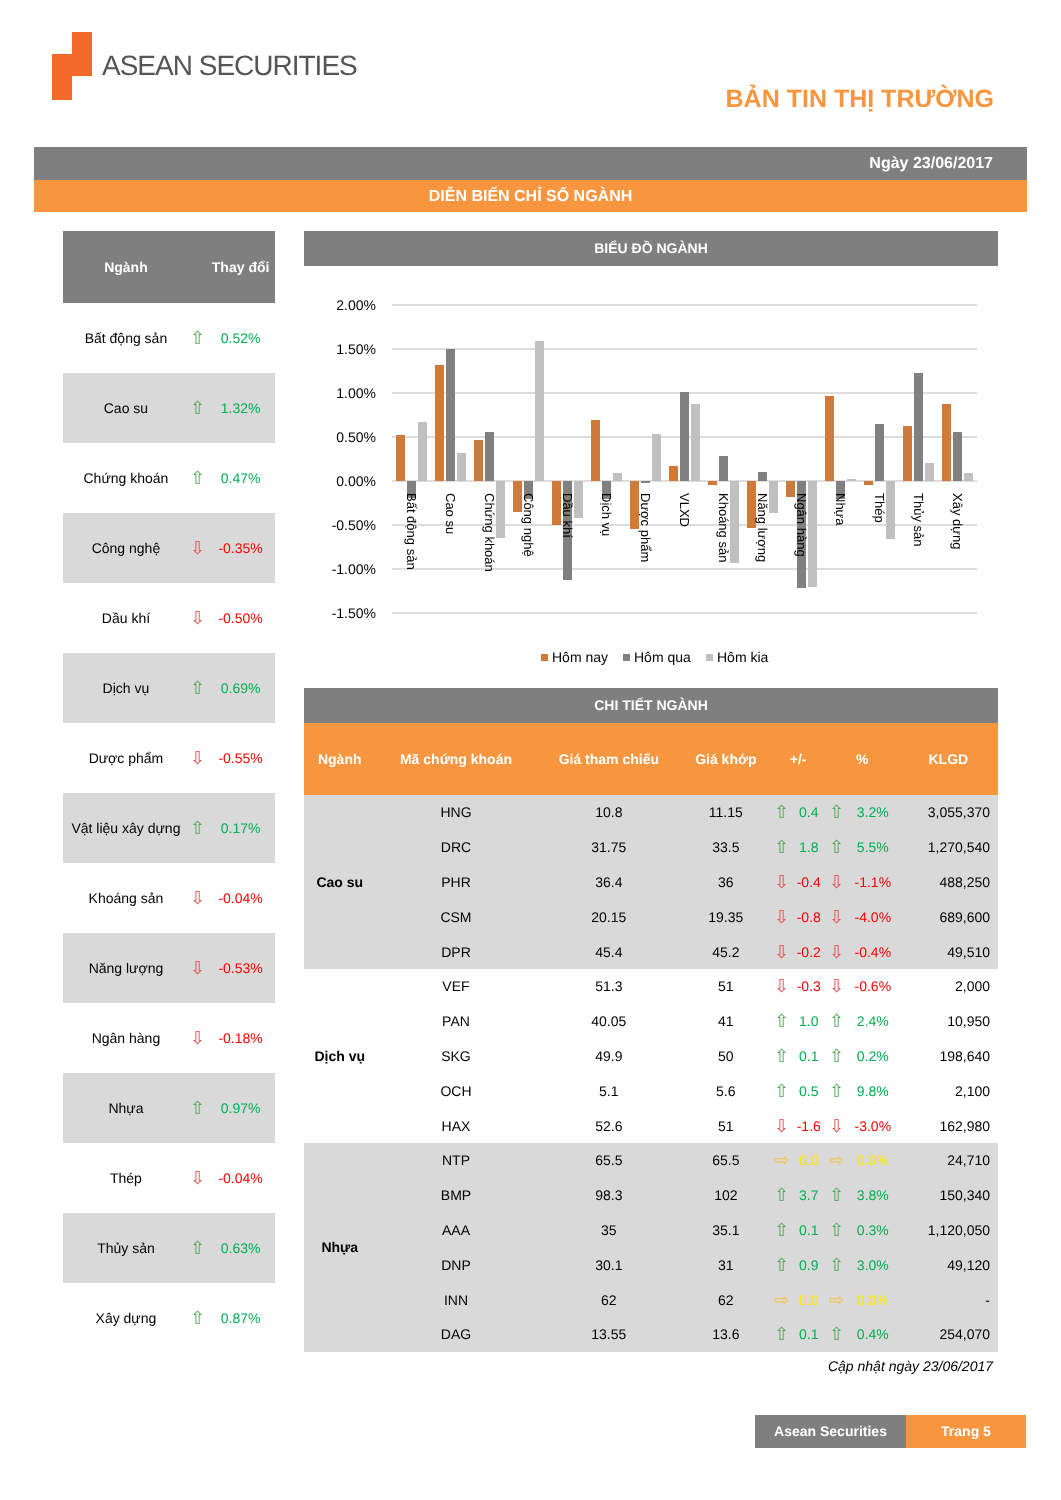ASEAN SECURITIES
BẢN TIN THỊ TRƯỜNG
Ngày 23/06/2017
DIỄN BIẾN CHỈ SỐ NGÀNH
| Ngành | | Thay đổi |
| --- | --- | --- |
| Bất động sản | ⇧ | 0.52% |
| Cao su | ⇧ | 1.32% |
| Chứng khoán | ⇧ | 0.47% |
| Công nghệ | ⇩ | -0.35% |
| Dầu khí | ⇩ | -0.50% |
| Dịch vụ | ⇧ | 0.69% |
| Dược phẩm | ⇩ | -0.55% |
| Vật liệu xây dựng | ⇧ | 0.17% |
| Khoáng sản | ⇩ | -0.04% |
| Năng lượng | ⇩ | -0.53% |
| Ngân hàng | ⇩ | -0.18% |
| Nhựa | ⇧ | 0.97% |
| Thép | ⇩ | -0.04% |
| Thủy sản | ⇧ | 0.63% |
| Xây dựng | ⇧ | 0.87% |
BIỂU ĐỒ NGÀNH
2.00%
1.50%
1.00%
0.50%
0.00%
-0.50%
-1.00%
-1.50%
Bất động sản
Cao su
Chứng khoán
Công nghệ
Dầu khí
Dịch vụ
Dược phẩm
VLXD
Khoáng sản
Năng lượng
Ngân hàng
Nhựa
Thép
Thủy sản
Xây dựng
Hôm nay
Hôm qua
Hôm kia
CHI TIẾT NGÀNH
| Ngành | Mã chứng khoán | Giá tham chiếu | Giá khớp | +/- | | % | | KLGD |
| --- | --- | --- | --- | --- | --- | --- | --- | --- |
| Cao su | HNG | 10.8 | 11.15 | ⇧ | 0.4 | ⇧ | 3.2% | 3,055,370 |
| | DRC | 31.75 | 33.5 | ⇧ | 1.8 | ⇧ | 5.5% | 1,270,540 |
| | PHR | 36.4 | 36 | ⇩ | -0.4 | ⇩ | -1.1% | 488,250 |
| | CSM | 20.15 | 19.35 | ⇩ | -0.8 | ⇩ | -4.0% | 689,600 |
| | DPR | 45.4 | 45.2 | ⇩ | -0.2 | ⇩ | -0.4% | 49,510 |
| Dịch vụ | VEF | 51.3 | 51 | ⇩ | -0.3 | ⇩ | -0.6% | 2,000 |
| | PAN | 40.05 | 41 | ⇧ | 1.0 | ⇧ | 2.4% | 10,950 |
| | SKG | 49.9 | 50 | ⇧ | 0.1 | ⇧ | 0.2% | 198,640 |
| | OCH | 5.1 | 5.6 | ⇧ | 0.5 | ⇧ | 9.8% | 2,100 |
| | HAX | 52.6 | 51 | ⇩ | -1.6 | ⇩ | -3.0% | 162,980 |
| Nhựa | NTP | 65.5 | 65.5 | ⇨ | 0.0 | ⇨ | 0.0% | 24,710 |
| | BMP | 98.3 | 102 | ⇧ | 3.7 | ⇧ | 3.8% | 150,340 |
| | AAA | 35 | 35.1 | ⇧ | 0.1 | ⇧ | 0.3% | 1,120,050 |
| | DNP | 30.1 | 31 | ⇧ | 0.9 | ⇧ | 3.0% | 49,120 |
| | INN | 62 | 62 | ⇨ | 0.0 | ⇨ | 0.0% | - |
| | DAG | 13.55 | 13.6 | ⇧ | 0.1 | ⇧ | 0.4% | 254,070 |
Cập nhật ngày 23/06/2017
Asean Securities Trang 5